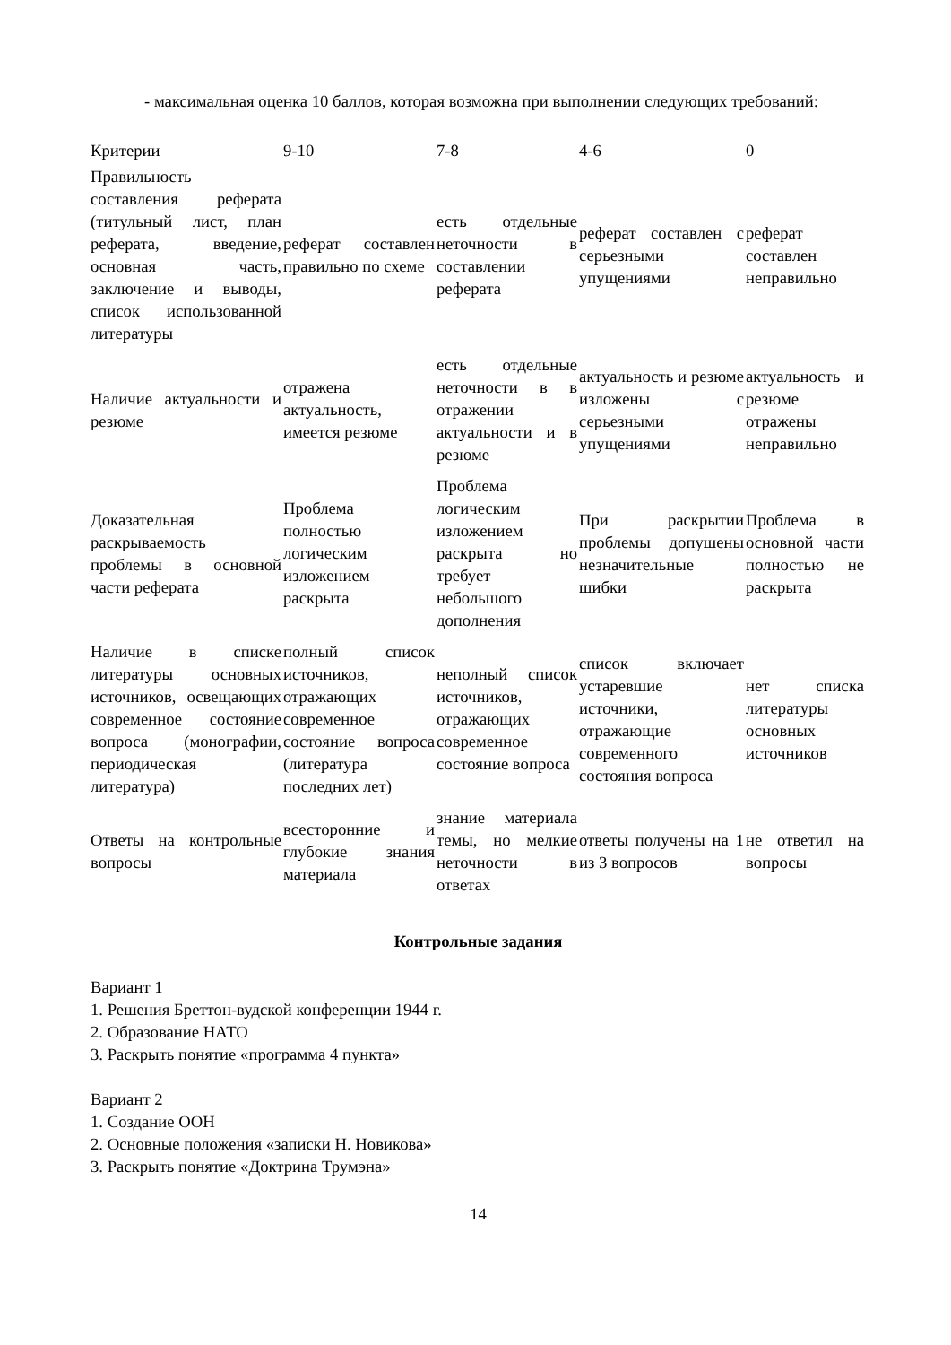- максимальная оценка 10 баллов, которая возможна при выполнении следующих требований:
| Критерии | 9-10 | 7-8 | 4-6 | 0 |
| Правильность составления реферата (титульный лист, план реферата, введение, основная часть, заключение и выводы, список использованной литературы | реферат составлен правильно по схеме | есть отдельные неточности в составлении реферата | реферат составлен с серьезными упущениями | реферат составлен неправильно |
| Наличие актуальности и резюме | отражена актуальность, имеется резюме | есть отдельные неточности в в отражении актуальности и в резюме | актуальность и резюме изложены с серьезными упущениями | актуальность и резюме отражены неправильно |
| Доказательная раскрываемость проблемы в основной части реферата | Проблема полностью логическим изложением раскрыта | Проблема логическим изложением раскрыта но требует небольшого дополнения | При раскрытии проблемы допушены незначительные шибки | Проблема в основной части полностью не раскрыта |
| Наличие в списке литературы основных источников, освещающих современное состояние вопроса (монографии, периодическая литература) | полный список источников, отражающих современное состояние вопроса (литература последних лет) | неполный список источников, отражающих современное состояние вопроса | список включает устаревшие источники, отражающие современного состояния вопроса | нет списка литературы основных источников |
| Ответы на контрольные вопросы | всесторонние и глубокие знания материала | знание материала темы, но мелкие неточности в ответах | ответы получены на 1 из 3 вопросов | не ответил на вопросы |
Контрольные задания
Вариант 1
1. Решения Бреттон-вудской конференции 1944 г.
2. Образование НАТО
3. Раскрыть понятие «программа 4 пункта»
Вариант 2
1. Создание ООН
2. Основные положения «записки Н. Новикова»
3. Раскрыть понятие «Доктрина Трумэна»
14